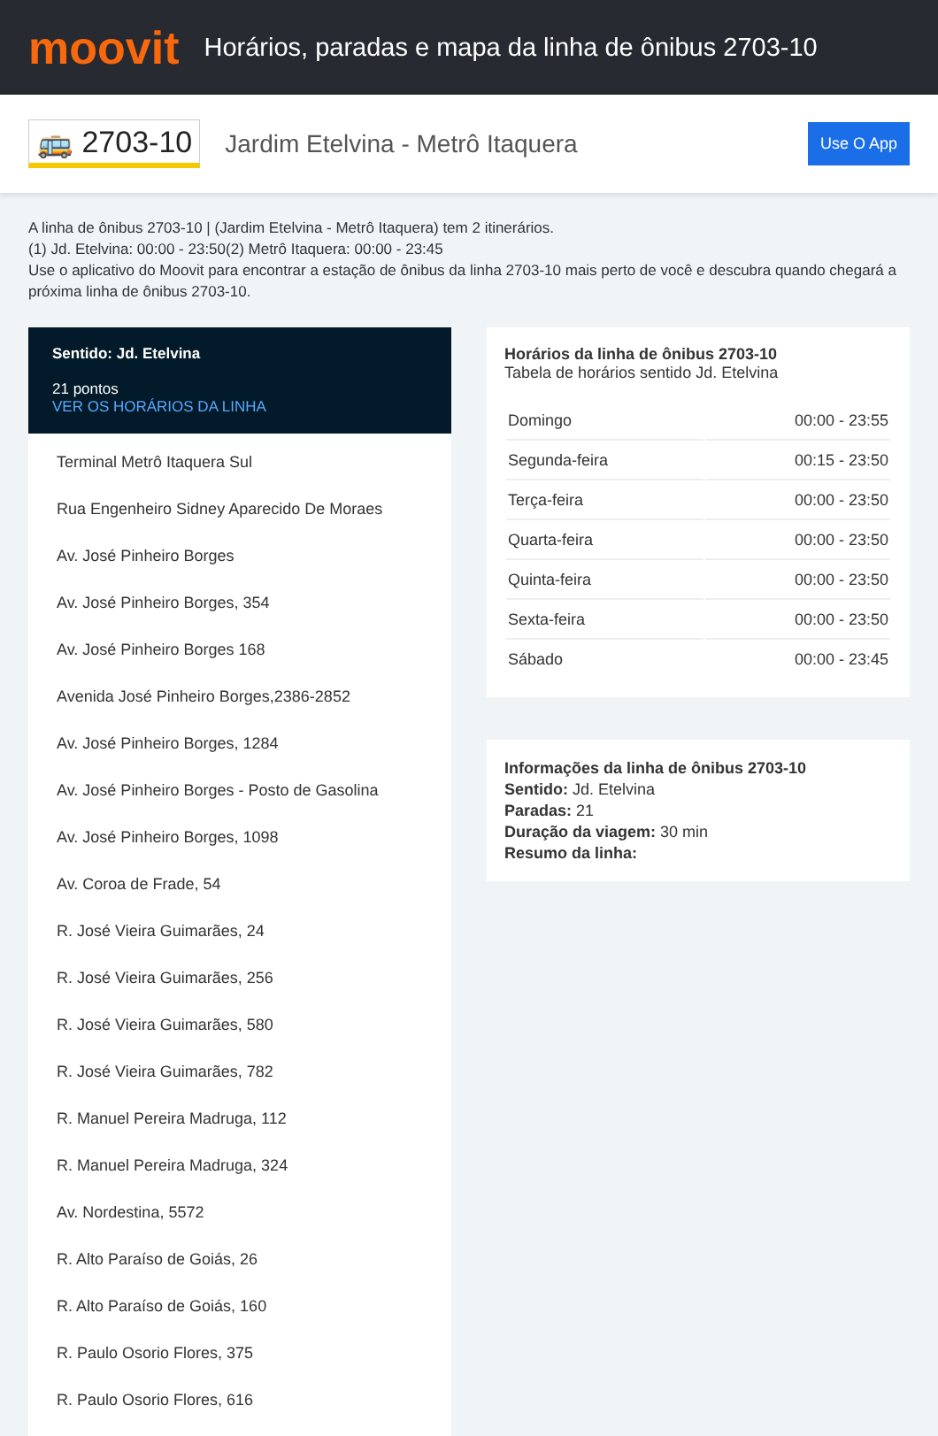moovit
Horários, paradas e mapa da linha de ônibus 2703-10
🚌 2703-10 Jardim Etelvina - Metrô Itaquera Use O App
A linha de ônibus 2703-10 | (Jardim Etelvina - Metrô Itaquera) tem 2 itinerários.
(1) Jd. Etelvina: 00:00 - 23:50(2) Metrô Itaquera: 00:00 - 23:45
Use o aplicativo do Moovit para encontrar a estação de ônibus da linha 2703-10 mais perto de você e descubra quando chegará a próxima linha de ônibus 2703-10.
Sentido: Jd. Etelvina
21 pontos
VER OS HORÁRIOS DA LINHA
Terminal Metrô Itaquera Sul
Rua Engenheiro Sidney Aparecido De Moraes
Av. José Pinheiro Borges
Av. José Pinheiro Borges, 354
Av. José Pinheiro Borges 168
Avenida José Pinheiro Borges,2386-2852
Av. José Pinheiro Borges, 1284
Av. José Pinheiro Borges - Posto de Gasolina
Av. José Pinheiro Borges, 1098
Av. Coroa de Frade, 54
R. José Vieira Guimarães, 24
R. José Vieira Guimarães, 256
R. José Vieira Guimarães, 580
R. José Vieira Guimarães, 782
R. Manuel Pereira Madruga, 112
R. Manuel Pereira Madruga, 324
Av. Nordestina, 5572
R. Alto Paraíso de Goiás, 26
R. Alto Paraíso de Goiás, 160
R. Paulo Osorio Flores, 375
R. Paulo Osorio Flores, 616
Horários da linha de ônibus 2703-10
Tabela de horários sentido Jd. Etelvina
| Domingo | 00:00 - 23:55 |
| Segunda-feira | 00:15 - 23:50 |
| Terça-feira | 00:00 - 23:50 |
| Quarta-feira | 00:00 - 23:50 |
| Quinta-feira | 00:00 - 23:50 |
| Sexta-feira | 00:00 - 23:50 |
| Sábado | 00:00 - 23:45 |
Informações da linha de ônibus 2703-10
Sentido: Jd. Etelvina
Paradas: 21
Duração da viagem: 30 min
Resumo da linha: